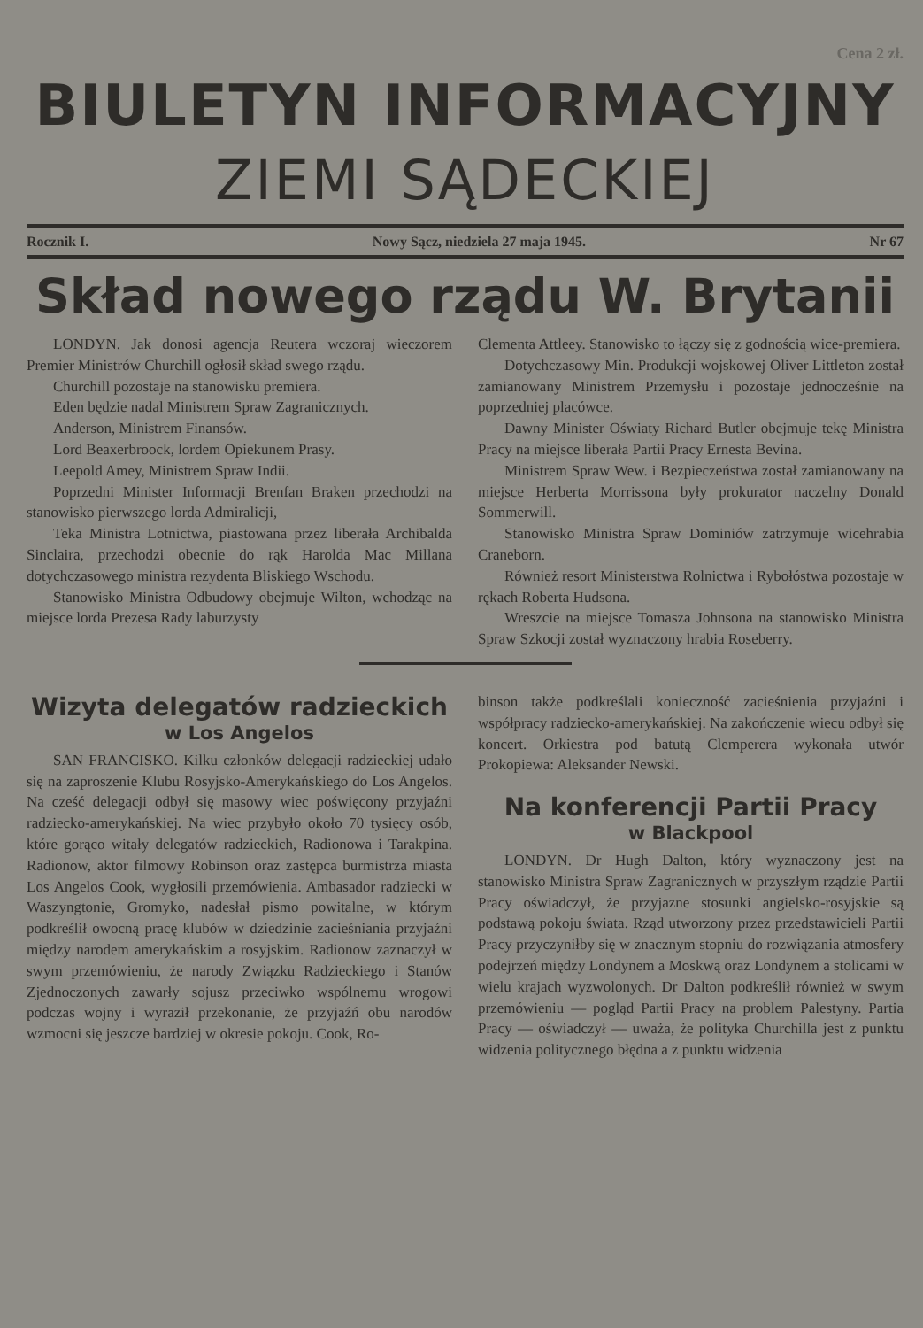Cena 2 zł.
BIULETYN INFORMACYJNY
ZIEMI SĄDECKIEJ
Rocznik I. Nowy Sącz, niedziela 27 maja 1945. Nr 67
Skład nowego rządu W. Brytanii
LONDYN. Jak donosi agencja Reutera wczoraj wieczorem Premier Ministrów Churchill ogłosił skład swego rządu.
Churchill pozostaje na stanowisku premiera.
Eden będzie nadal Ministrem Spraw Zagranicznych.
Anderson, Ministrem Finansów.
Lord Beaxerbroock, lordem Opiekunem Prasy.
Leepold Amey, Ministrem Spraw Indii.
Poprzedni Minister Informacji Brenfan Braken przechodzi na stanowisko pierwszego lorda Admiralicji,
Teka Ministra Lotnictwa, piastowana przez liberała Archibalda Sinclaira, przechodzi obecnie do rąk Harolda Mac Millana dotychczasowego ministra rezydenta Bliskiego Wschodu.
Stanowisko Ministra Odbudowy obejmuje Wilton, wchodząc na miejsce lorda Prezesa Rady laburzysty
Clementa Attleey. Stanowisko to łączy się z godnością wice-premiera.
Dotychczasowy Min. Produkcji wojskowej Oliver Littleton został zamianowany Ministrem Przemysłu i pozostaje jednocześnie na poprzedniej placówce.
Dawny Minister Oświaty Richard Butler obejmuje tekę Ministra Pracy na miejsce liberała Partii Pracy Ernesta Bevina.
Ministrem Spraw Wew. i Bezpieczeństwa został zamianowany na miejsce Herberta Morrissona były prokurator naczelny Donald Sommerwill.
Stanowisko Ministra Spraw Dominiów zatrzymuje wicehrabia Craneborn.
Również resort Ministerstwa Rolnictwa i Rybołóstwa pozostaje w rękach Roberta Hudsona.
Wreszcie na miejsce Tomasza Johnsona na stanowisko Ministra Spraw Szkocji został wyznaczony hrabia Roseberry.
Wizyta delegatów radzieckich
w Los Angelos
SAN FRANCISKO. Kilku członków delegacji radzieckiej udało się na zaproszenie Klubu Rosyjsko-Amerykańskiego do Los Angelos. Na cześć delegacji odbył się masowy wiec poświęcony przyjaźni radziecko-amerykańskiej. Na wiec przybyło około 70 tysięcy osób, które gorąco witały delegatów radzieckich, Radionowa i Tarakpina. Radionow, aktor filmowy Robinson oraz zastępca burmistrza miasta Los Angelos Cook, wygłosili przemówienia. Ambasador radziecki w Waszyngtonie, Gromyko, nadesłał pismo powitalne, w którym podkreślił owocną pracę klubów w dziedzinie zacieśniania przyjaźni między narodem amerykańskim a rosyjskim. Radionow zaznaczył w swym przemówieniu, że narody Związku Radzieckiego i Stanów Zjednoczonych zawarły sojusz przeciwko wspólnemu wrogowi podczas wojny i wyraził przekonanie, że przyjaźń obu narodów wzmocni się jeszcze bardziej w okresie pokoju. Cook, Ro-
binson także podkreślali konieczność zacieśnienia przyjaźni i współpracy radziecko-amerykańskiej. Na zakończenie wiecu odbył się koncert. Orkiestra pod batutą Clemperera wykonała utwór Prokopiewa: Aleksander Newski.
Na konferencji Partii Pracy
w Blackpool
LONDYN. Dr Hugh Dalton, który wyznaczony jest na stanowisko Ministra Spraw Zagranicznych w przyszłym rządzie Partii Pracy oświadczył, że przyjazne stosunki angielsko-rosyjskie są podstawą pokoju świata. Rząd utworzony przez przedstawicieli Partii Pracy przyczyniłby się w znacznym stopniu do rozwiązania atmosfery podejrzeń między Londynem a Moskwą oraz Londynem a stolicami w wielu krajach wyzwolonych. Dr Dalton podkreślił również w swym przemówieniu — pogląd Partii Pracy na problem Palestyny. Partia Pracy — oświadczył — uważa, że polityka Churchilla jest z punktu widzenia politycznego błędna a z punktu widzenia